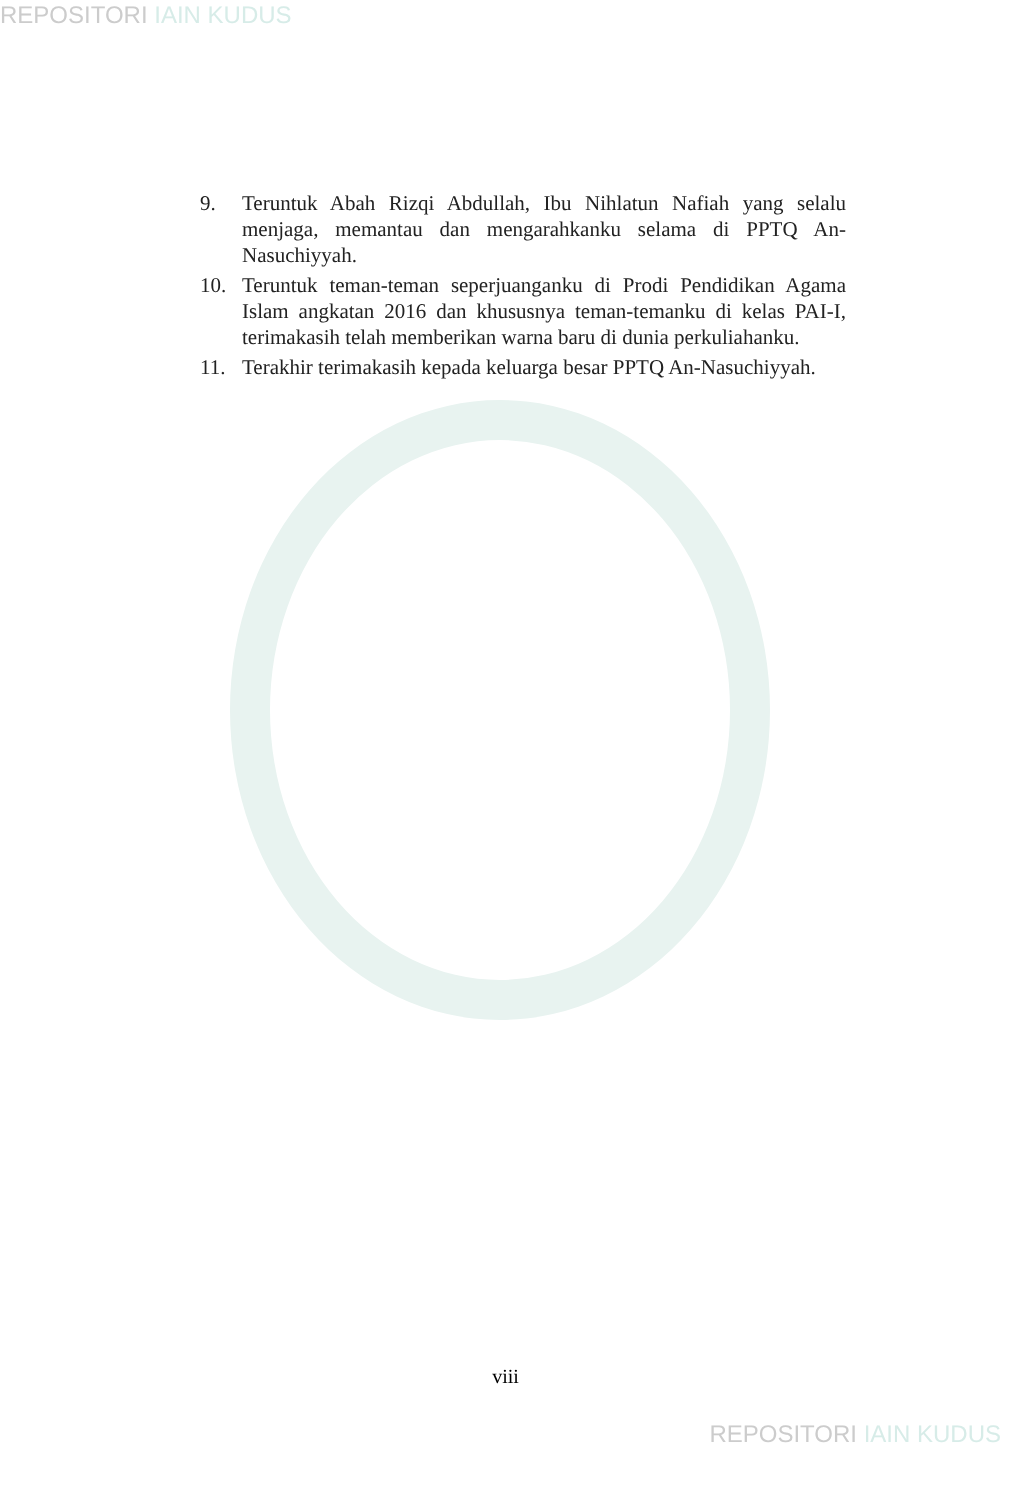REPOSITORI IAIN KUDUS
9. Teruntuk Abah Rizqi Abdullah, Ibu Nihlatun Nafiah yang selalu menjaga, memantau dan mengarahkanku selama di PPTQ An-Nasuchiyyah.
10. Teruntuk teman-teman seperjuanganku di Prodi Pendidikan Agama Islam angkatan 2016 dan khususnya teman-temanku di kelas PAI-I, terimakasih telah memberikan warna baru di dunia perkuliahanku.
11. Terakhir terimakasih kepada keluarga besar PPTQ An-Nasuchiyyah.
viii
REPOSITORI IAIN KUDUS